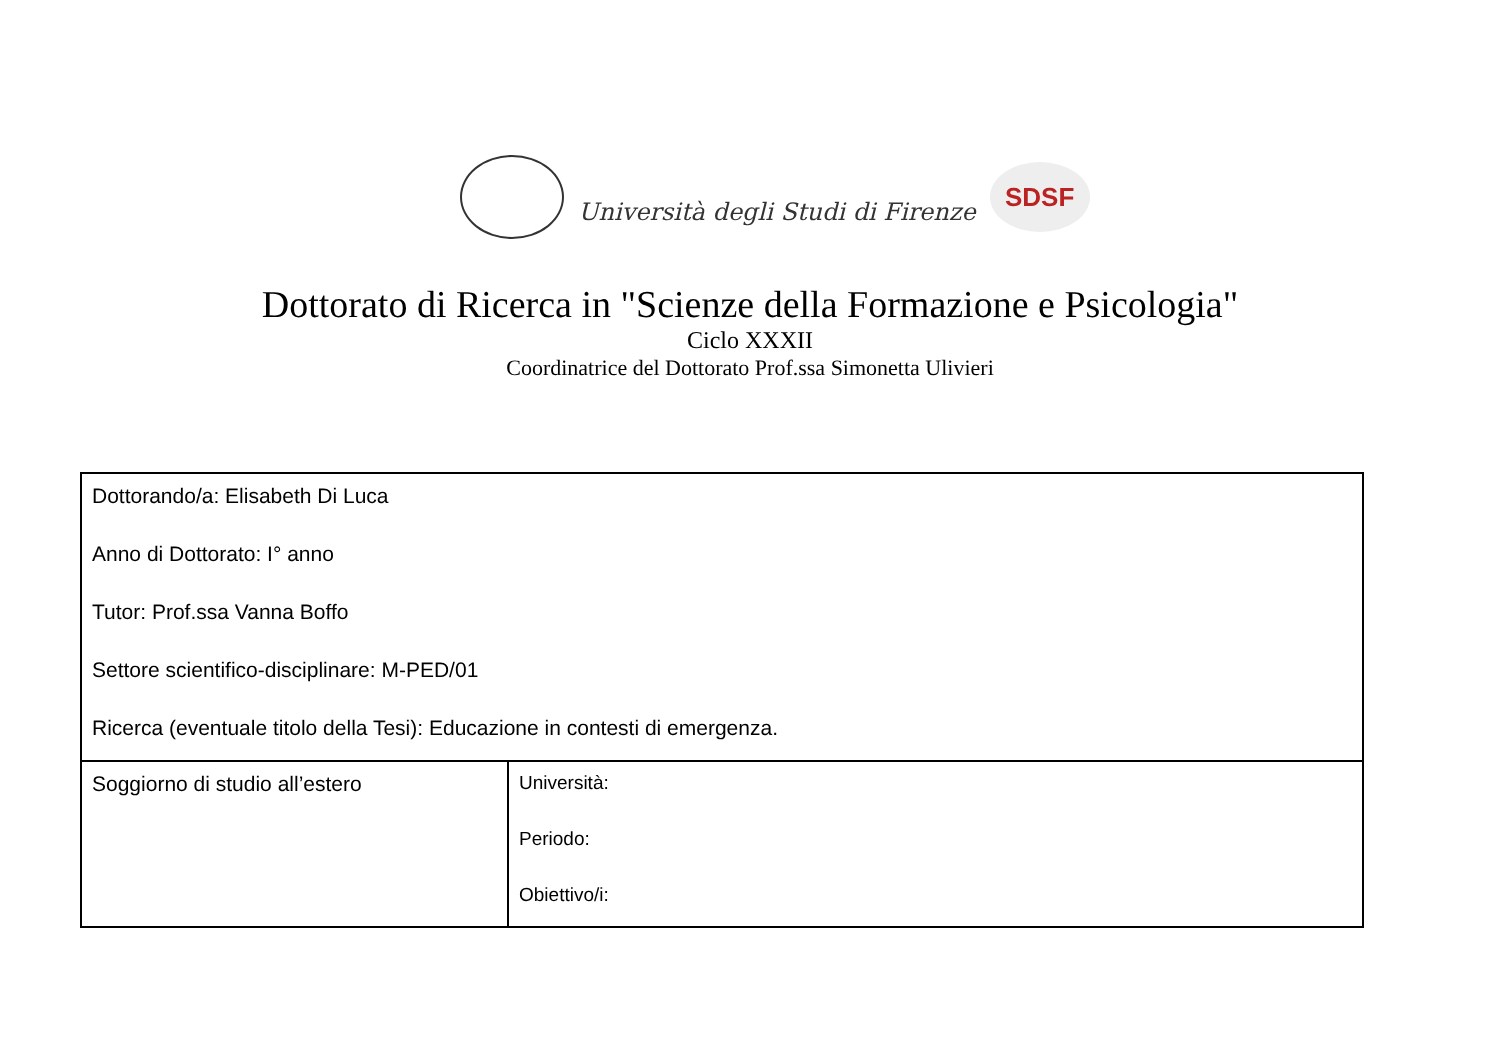Università degli Studi di Firenze
SDSF
Dottorato di Ricerca in "Scienze della Formazione e Psicologia"
Ciclo XXXII
Coordinatrice del Dottorato Prof.ssa Simonetta Ulivieri
| Dottorando/a: Elisabeth Di Luca Anno di Dottorato: I° anno Tutor: Prof.ssa Vanna Boffo Settore scientifico-disciplinare: M-PED/01 Ricerca (eventuale titolo della Tesi): Educazione in contesti di emergenza. | |
| Soggiorno di studio all’estero | Università: Periodo: Obiettivo/i: |